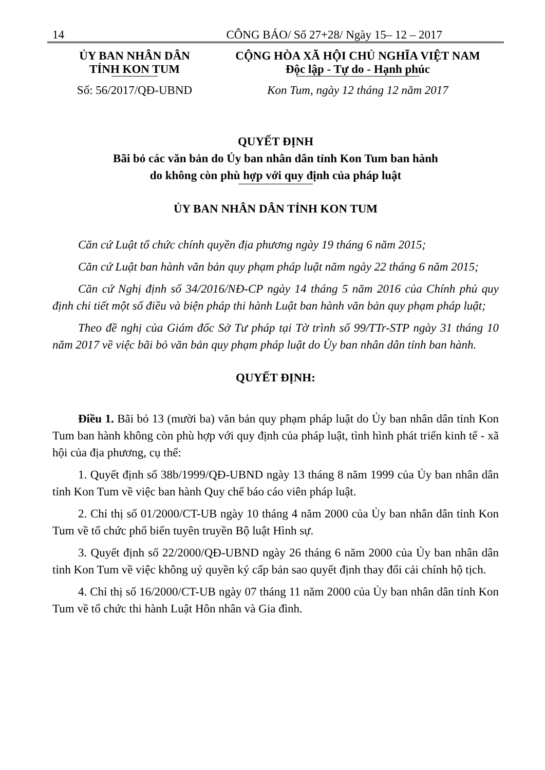14 CÔNG BÁO/ Số 27+28/ Ngày 15– 12 – 2017
ỦY BAN NHÂN DÂN
TỈNH KON TUM
Số: 56/2017/QĐ-UBND
CỘNG HÒA XÃ HỘI CHỦ NGHĨA VIỆT NAM
Độc lập - Tự do - Hạnh phúc
Kon Tum, ngày 12 tháng 12 năm 2017
QUYẾT ĐỊNH
Bãi bỏ các văn bản do Ủy ban nhân dân tỉnh Kon Tum ban hành
do không còn phù hợp với quy định của pháp luật
ỦY BAN NHÂN DÂN TỈNH KON TUM
Căn cứ Luật tổ chức chính quyền địa phương ngày 19 tháng 6 năm 2015;
Căn cứ Luật ban hành văn bản quy phạm pháp luật năm ngày 22 tháng 6 năm 2015;
Căn cứ Nghị định số 34/2016/NĐ-CP ngày 14 tháng 5 năm 2016 của Chính phủ quy định chi tiết một số điều và biện pháp thi hành Luật ban hành văn bản quy phạm pháp luật;
Theo đề nghị của Giám đốc Sở Tư pháp tại Tờ trình số 99/TTr-STP ngày 31 tháng 10 năm 2017 về việc bãi bỏ văn bản quy phạm pháp luật do Ủy ban nhân dân tỉnh ban hành.
QUYẾT ĐỊNH:
Điều 1. Bãi bỏ 13 (mười ba) văn bản quy phạm pháp luật do Ủy ban nhân dân tỉnh Kon Tum ban hành không còn phù hợp với quy định của pháp luật, tình hình phát triển kinh tế - xã hội của địa phương, cụ thể:
1. Quyết định số 38b/1999/QĐ-UBND ngày 13 tháng 8 năm 1999 của Ủy ban nhân dân tỉnh Kon Tum về việc ban hành Quy chế báo cáo viên pháp luật.
2. Chỉ thị số 01/2000/CT-UB ngày 10 tháng 4 năm 2000 của Ủy ban nhân dân tỉnh Kon Tum về tổ chức phổ biến tuyên truyền Bộ luật Hình sự.
3. Quyết định số 22/2000/QĐ-UBND ngày 26 tháng 6 năm 2000 của Ủy ban nhân dân tỉnh Kon Tum về việc không uỷ quyền ký cấp bản sao quyết định thay đổi cải chính hộ tịch.
4. Chỉ thị số 16/2000/CT-UB ngày 07 tháng 11 năm 2000 của Ủy ban nhân dân tỉnh Kon Tum về tổ chức thi hành Luật Hôn nhân và Gia đình.